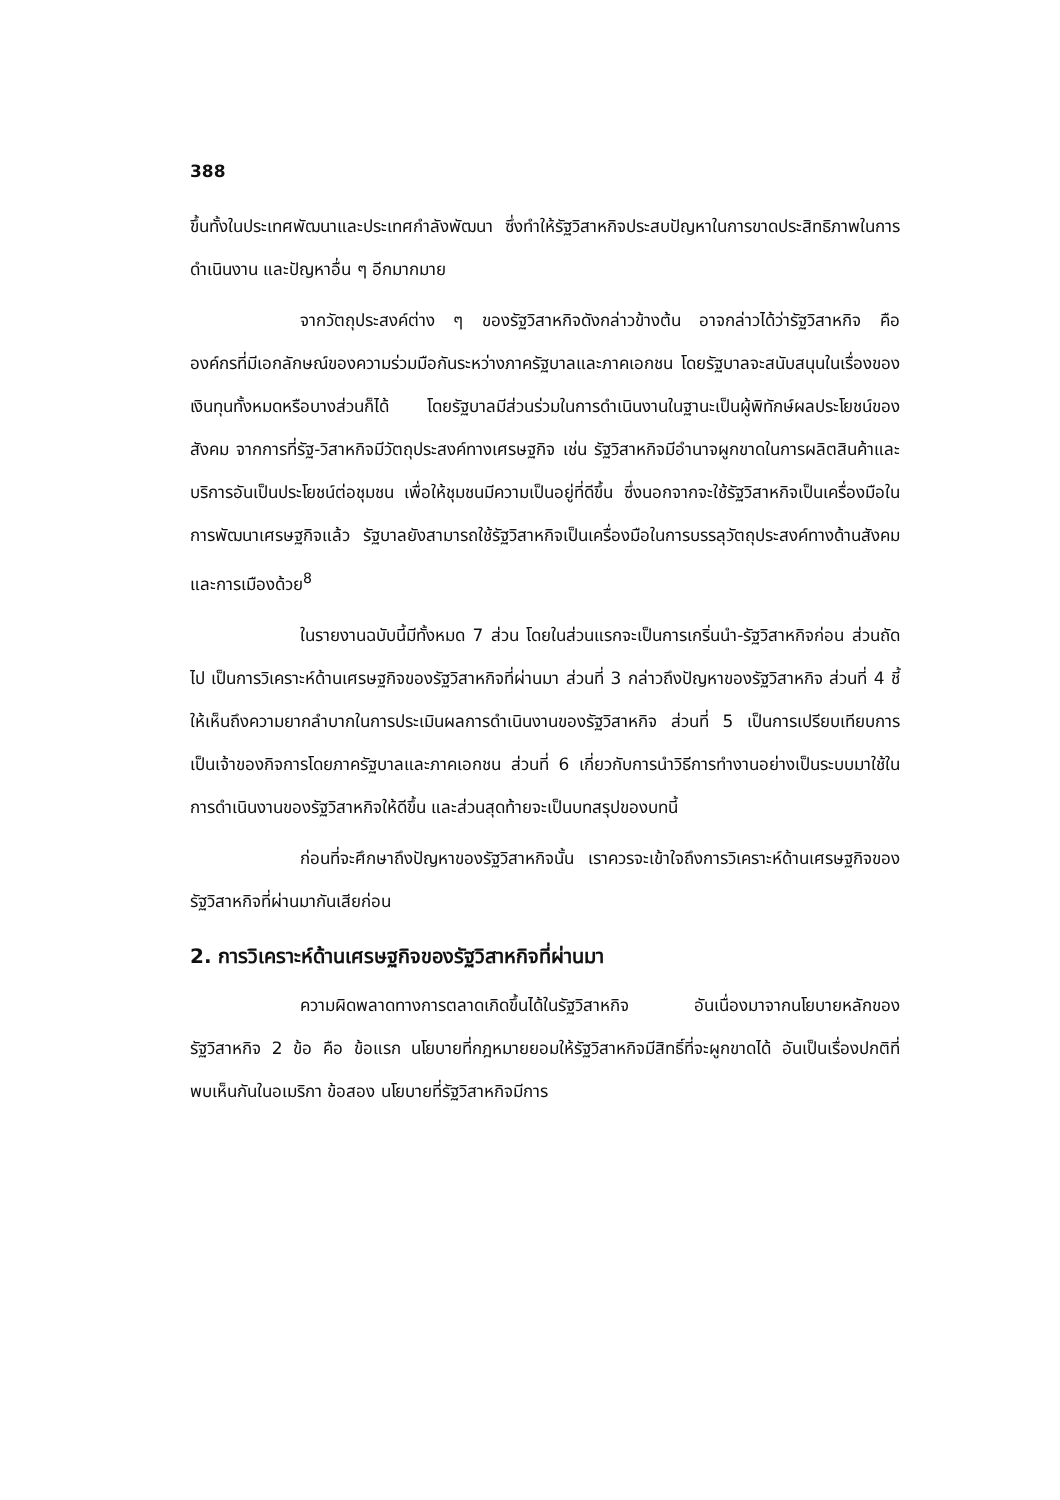388
ขึ้นทั้งในประเทศพัฒนาและประเทศกำลังพัฒนา ซึ่งทำให้รัฐวิสาหกิจประสบปัญหาในการขาดประสิทธิภาพในการดำเนินงาน และปัญหาอื่น ๆ อีกมากมาย
จากวัตถุประสงค์ต่าง ๆ ของรัฐวิสาหกิจดังกล่าวข้างต้น อาจกล่าวได้ว่ารัฐวิสาหกิจ คือ องค์กรที่มีเอกลักษณ์ของความร่วมมือกันระหว่างภาครัฐบาลและภาคเอกชน โดยรัฐบาลจะสนับสนุนในเรื่องของเงินทุนทั้งหมดหรือบางส่วนก็ได้ โดยรัฐบาลมีส่วนร่วมในการดำเนินงานในฐานะเป็นผู้พิทักษ์ผลประโยชน์ของสังคม จากการที่รัฐ-วิสาหกิจมีวัตถุประสงค์ทางเศรษฐกิจ เช่น รัฐวิสาหกิจมีอำนาจผูกขาดในการผลิตสินค้าและบริการอันเป็นประโยชน์ต่อชุมชน เพื่อให้ชุมชนมีความเป็นอยู่ที่ดีขึ้น ซึ่งนอกจากจะใช้รัฐวิสาหกิจเป็นเครื่องมือในการพัฒนาเศรษฐกิจแล้ว รัฐบาลยังสามารถใช้รัฐวิสาหกิจเป็นเครื่องมือในการบรรลุวัตถุประสงค์ทางด้านสังคมและการเมืองด้วย<sup>8</sup>
ในรายงานฉบับนี้มีทั้งหมด 7 ส่วน โดยในส่วนแรกจะเป็นการเกริ่นนำ-รัฐวิสาหกิจก่อน ส่วนถัดไป เป็นการวิเคราะห์ด้านเศรษฐกิจของรัฐวิสาหกิจที่ผ่านมา ส่วนที่ 3 กล่าวถึงปัญหาของรัฐวิสาหกิจ ส่วนที่ 4 ชี้ให้เห็นถึงความยากลำบากในการประเมินผลการดำเนินงานของรัฐวิสาหกิจ ส่วนที่ 5 เป็นการเปรียบเทียบการเป็นเจ้าของกิจการโดยภาครัฐบาลและภาคเอกชน ส่วนที่ 6 เกี่ยวกับการนำวิธีการทำงานอย่างเป็นระบบมาใช้ในการดำเนินงานของรัฐวิสาหกิจให้ดีขึ้น และส่วนสุดท้ายจะเป็นบทสรุปของบทนี้
ก่อนที่จะศึกษาถึงปัญหาของรัฐวิสาหกิจนั้น เราควรจะเข้าใจถึงการวิเคราะห์ด้านเศรษฐกิจของรัฐวิสาหกิจที่ผ่านมากันเสียก่อน
2. การวิเคราะห์ด้านเศรษฐกิจของรัฐวิสาหกิจที่ผ่านมา
ความผิดพลาดทางการตลาดเกิดขึ้นได้ในรัฐวิสาหกิจ อันเนื่องมาจากนโยบายหลักของรัฐวิสาหกิจ 2 ข้อ คือ ข้อแรก นโยบายที่กฎหมายยอมให้รัฐวิสาหกิจมีสิทธิ์ที่จะผูกขาดได้ อันเป็นเรื่องปกติที่พบเห็นกันในอเมริกา ข้อสอง นโยบายที่รัฐวิสาหกิจมีการ